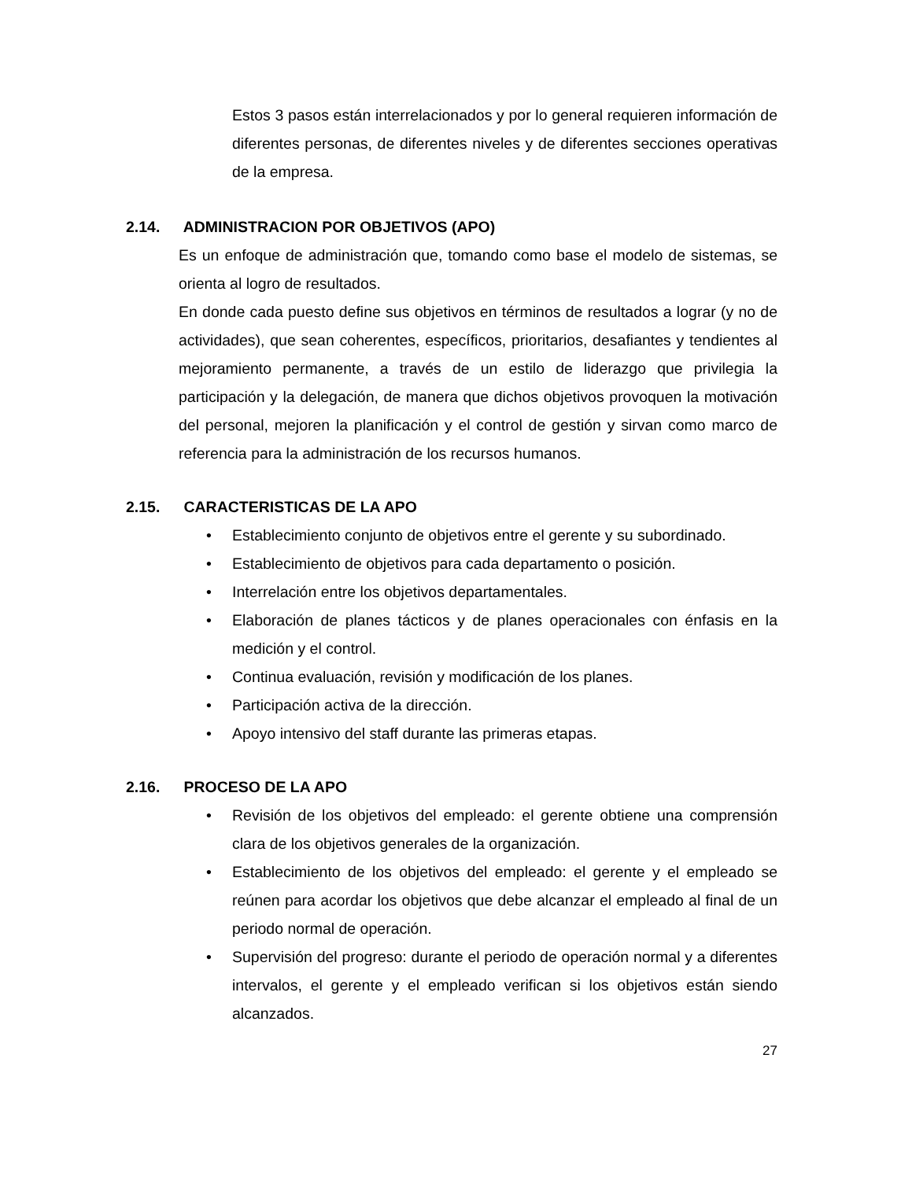Estos 3 pasos están interrelacionados y por lo general requieren información de diferentes personas, de diferentes niveles y de diferentes secciones operativas de la empresa.
2.14. ADMINISTRACION POR OBJETIVOS (APO)
Es un enfoque de administración que, tomando como base el modelo de sistemas, se orienta al logro de resultados.
En donde cada puesto define sus objetivos en términos de resultados a lograr (y no de actividades), que sean coherentes, específicos, prioritarios, desafiantes y tendientes al mejoramiento permanente, a través de un estilo de liderazgo que privilegia la participación y la delegación, de manera que dichos objetivos provoquen la motivación del personal, mejoren la planificación y el control de gestión y sirvan como marco de referencia para la administración de los recursos humanos.
2.15. CARACTERISTICAS DE LA APO
• Establecimiento conjunto de objetivos entre el gerente y su subordinado.
• Establecimiento de objetivos para cada departamento o posición.
• Interrelación entre los objetivos departamentales.
• Elaboración de planes tácticos y de planes operacionales con énfasis en la medición y el control.
• Continua evaluación, revisión y modificación de los planes.
• Participación activa de la dirección.
• Apoyo intensivo del staff durante las primeras etapas.
2.16. PROCESO DE LA APO
• Revisión de los objetivos del empleado: el gerente obtiene una comprensión clara de los objetivos generales de la organización.
• Establecimiento de los objetivos del empleado: el gerente y el empleado se reúnen para acordar los objetivos que debe alcanzar el empleado al final de un periodo normal de operación.
• Supervisión del progreso: durante el periodo de operación normal y a diferentes intervalos, el gerente y el empleado verifican si los objetivos están siendo alcanzados.
27